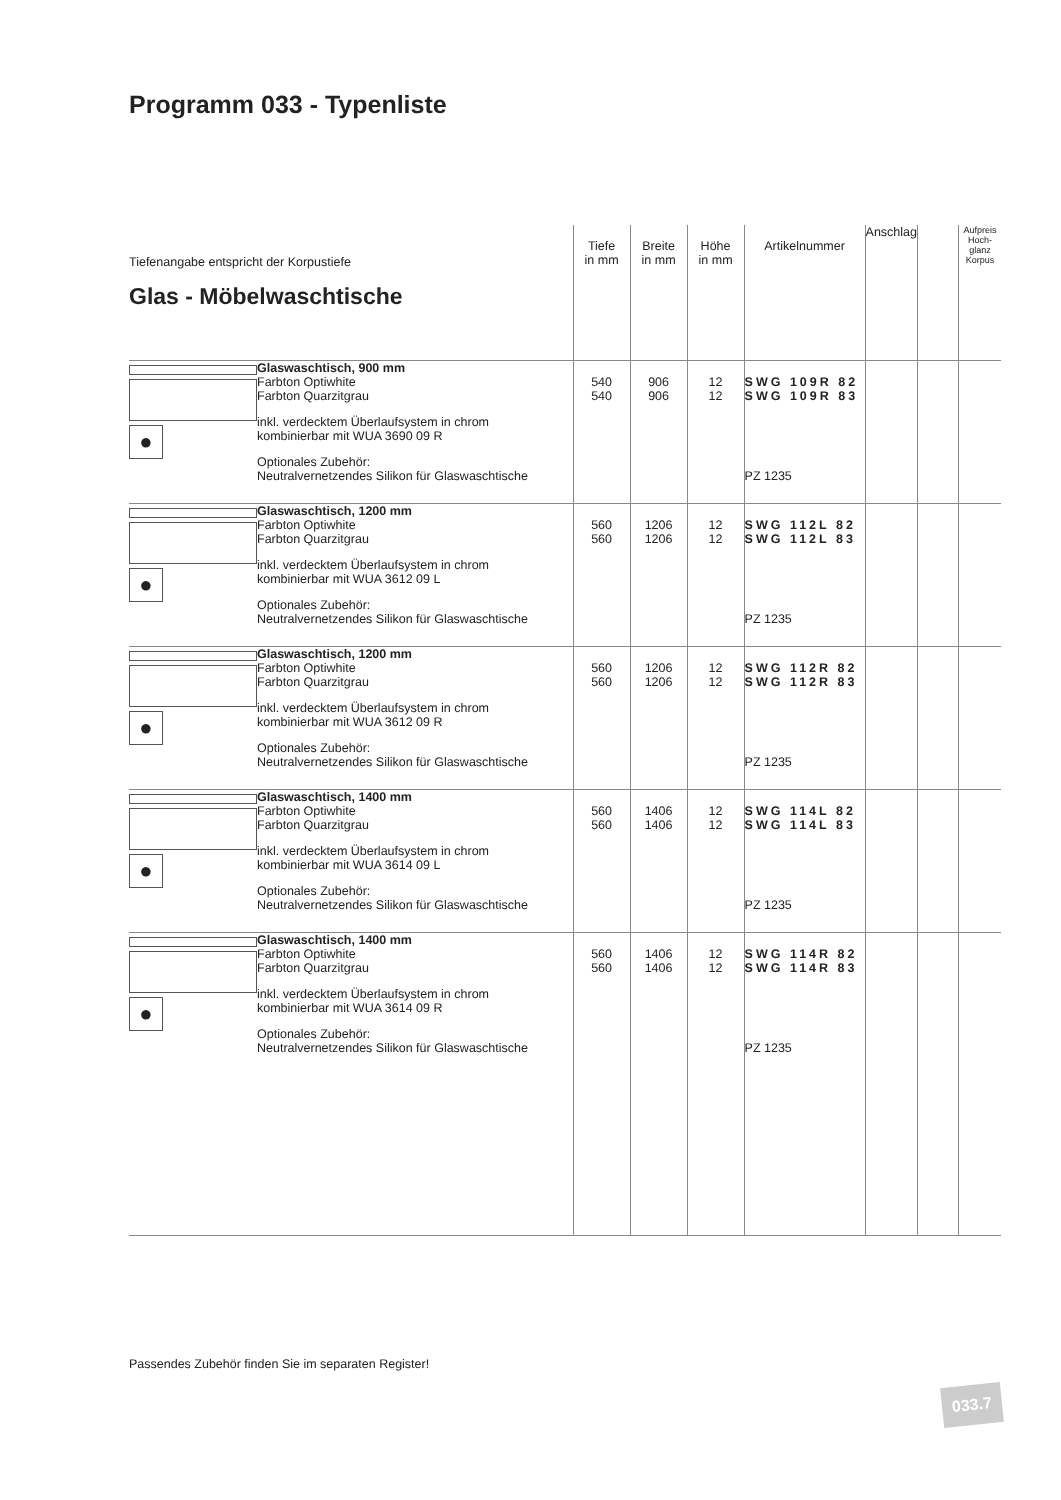Programm 033 - Typenliste
| Tiefenangabe entspricht der Korpustiefe Glas - Möbelwaschtische | | Tiefe in mm | Breite in mm | Höhe in mm | Artikelnummer | Anschlag | | Aufpreis Hoch-glanz Korpus |
| ● | Glaswaschtisch, 900 mm | | | | | | | |
| | Farbton Optiwhite | 540 | 906 | 12 | SWG 109R 82 | | | |
| | Farbton Quarzitgrau | 540 | 906 | 12 | SWG 109R 83 | | | |
| | inkl. verdecktem Überlaufsystem in chrom kombinierbar mit WUA 3690 09 R | | | | | | | |
| | Optionales Zubehör: Neutralvernetzendes Silikon für Glaswaschtische | | | | PZ 1235 | | | |
| ● | Glaswaschtisch, 1200 mm | | | | | | | |
| | Farbton Optiwhite | 560 | 1206 | 12 | SWG 112L 82 | | | |
| | Farbton Quarzitgrau | 560 | 1206 | 12 | SWG 112L 83 | | | |
| | inkl. verdecktem Überlaufsystem in chrom kombinierbar mit WUA 3612 09 L | | | | | | | |
| | Optionales Zubehör: Neutralvernetzendes Silikon für Glaswaschtische | | | | PZ 1235 | | | |
| ● | Glaswaschtisch, 1200 mm | | | | | | | |
| | Farbton Optiwhite | 560 | 1206 | 12 | SWG 112R 82 | | | |
| | Farbton Quarzitgrau | 560 | 1206 | 12 | SWG 112R 83 | | | |
| | inkl. verdecktem Überlaufsystem in chrom kombinierbar mit WUA 3612 09 R | | | | | | | |
| | Optionales Zubehör: Neutralvernetzendes Silikon für Glaswaschtische | | | | PZ 1235 | | | |
| ● | Glaswaschtisch, 1400 mm | | | | | | | |
| | Farbton Optiwhite | 560 | 1406 | 12 | SWG 114L 82 | | | |
| | Farbton Quarzitgrau | 560 | 1406 | 12 | SWG 114L 83 | | | |
| | inkl. verdecktem Überlaufsystem in chrom kombinierbar mit WUA 3614 09 L | | | | | | | |
| | Optionales Zubehör: Neutralvernetzendes Silikon für Glaswaschtische | | | | PZ 1235 | | | |
| ● | Glaswaschtisch, 1400 mm | | | | | | | |
| | Farbton Optiwhite | 560 | 1406 | 12 | SWG 114R 82 | | | |
| | Farbton Quarzitgrau | 560 | 1406 | 12 | SWG 114R 83 | | | |
| | inkl. verdecktem Überlaufsystem in chrom kombinierbar mit WUA 3614 09 R | | | | | | | |
| | Optionales Zubehör: Neutralvernetzendes Silikon für Glaswaschtische | | | | PZ 1235 | | | |
Passendes Zubehör finden Sie im separaten Register!
033.7